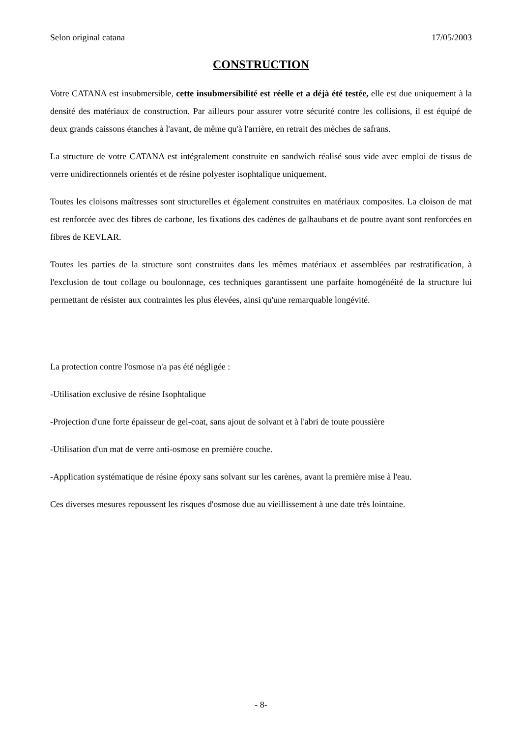Selon original catana 17/05/2003
CONSTRUCTION
Votre CATANA est insubmersible, cette insubmersibilité est réelle et a déjà été testée, elle est due uniquement à la densité des matériaux de construction. Par ailleurs pour assurer votre sécurité contre les collisions, il est équipé de deux grands caissons étanches à l'avant, de même qu'à l'arrière, en retrait des mèches de safrans.
La structure de votre CATANA est intégralement construite en sandwich réalisé sous vide avec emploi de tissus de verre unidirectionnels orientés et de résine polyester isophtalique uniquement.
Toutes les cloisons maîtresses sont structurelles et également construites en matériaux composites. La cloison de mat est renforcée avec des fibres de carbone, les fixations des cadènes de galhaubans et de poutre avant sont renforcées en fibres de KEVLAR.
Toutes les parties de la structure sont construites dans les mêmes matériaux et assemblées par restratification, à l'exclusion de tout collage ou boulonnage, ces techniques garantissent une parfaite homogénéité de la structure lui permettant de résister aux contraintes les plus élevées, ainsi qu'une remarquable longévité.
La protection contre l'osmose n'a pas été négligée :
-Utilisation exclusive de résine Isophtalique
-Projection d'une forte épaisseur de gel-coat, sans ajout de solvant et à l'abri de toute poussière
-Utilisation d'un mat de verre anti-osmose en première couche.
-Application systématique de résine époxy sans solvant sur les carènes, avant la première mise à l'eau.
Ces diverses mesures repoussent les risques d'osmose due au vieillissement à une date très lointaine.
- 8-